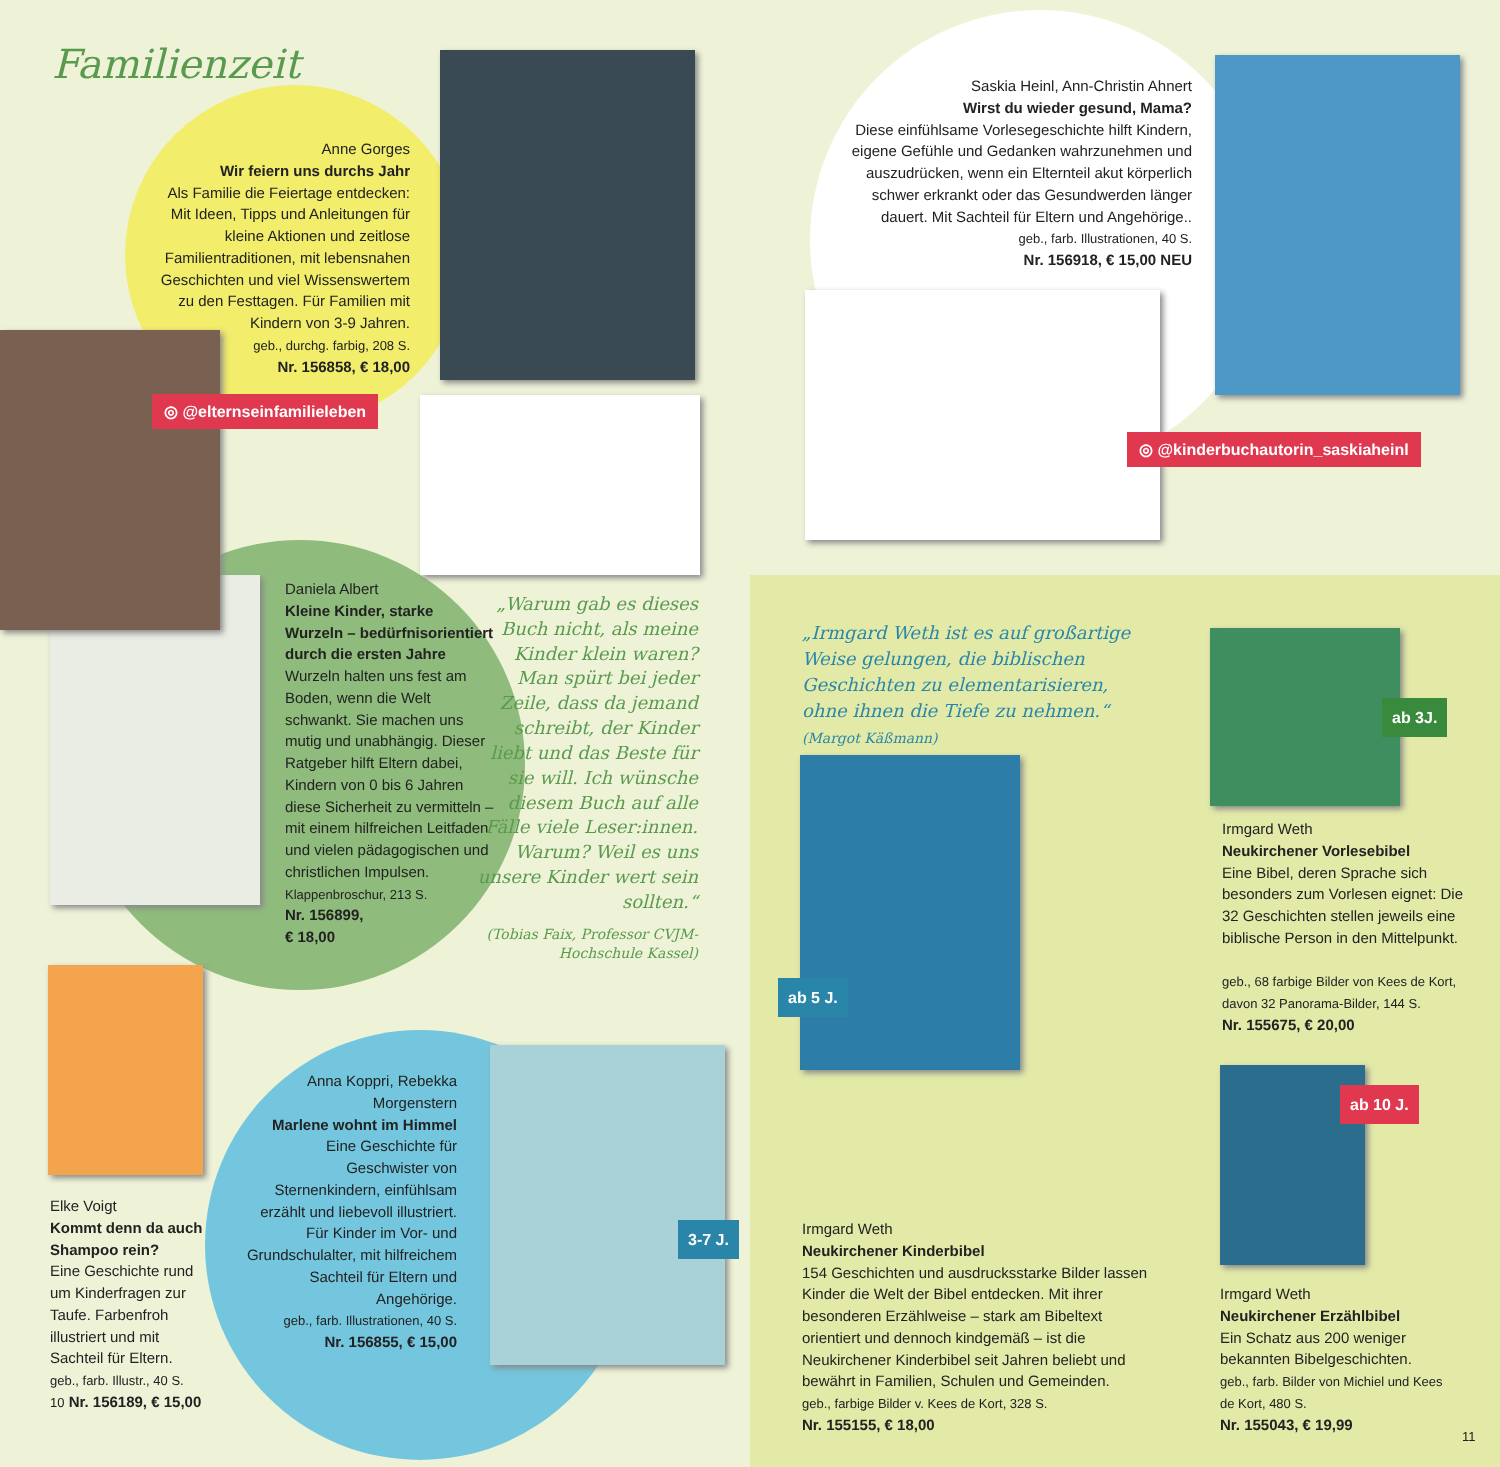Familienzeit
Anne Gorges
Wir feiern uns durchs Jahr
Als Familie die Feiertage entdecken: Mit Ideen, Tipps und Anleitungen für kleine Aktionen und zeitlose Familientraditionen, mit lebensnahen Geschichten und viel Wissenswertem zu den Festtagen. Für Familien mit Kindern von 3-9 Jahren.
geb., durchg. farbig, 208 S.
Nr. 156858, € 18,00
◎ @elternseinfamilieleben
Saskia Heinl, Ann-Christin Ahnert
Wirst du wieder gesund, Mama?
Diese einfühlsame Vorlesegeschichte hilft Kindern, eigene Gefühle und Gedanken wahrzunehmen und auszudrücken, wenn ein Elternteil akut körperlich schwer erkrankt oder das Gesundwerden länger dauert. Mit Sachteil für Eltern und Angehörige..
geb., farb. Illustrationen, 40 S.
Nr. 156918, € 15,00 NEU
◎ @kinderbuchautorin_saskiaheinl
Daniela Albert
Kleine Kinder, starke Wurzeln – bedürfnisorientiert durch die ersten Jahre
Wurzeln halten uns fest am Boden, wenn die Welt schwankt. Sie machen uns mutig und unabhängig. Dieser Ratgeber hilft Eltern dabei, Kindern von 0 bis 6 Jahren diese Sicherheit zu vermitteln – mit einem hilfreichen Leitfaden und vielen pädagogischen und christlichen Impulsen.
Klappenbroschur, 213 S.
Nr. 156899,
€ 18,00
„Warum gab es dieses Buch nicht, als meine Kinder klein waren? Man spürt bei jeder Zeile, dass da jemand schreibt, der Kinder liebt und das Beste für sie will. Ich wünsche diesem Buch auf alle Fälle viele Leser:innen. Warum? Weil es uns unsere Kinder wert sein sollten.“
(Tobias Faix, Professor CVJM-Hochschule Kassel)
„Irmgard Weth ist es auf großartige Weise gelungen, die biblischen Geschichten zu elementarisieren, ohne ihnen die Tiefe zu nehmen.“ (Margot Käßmann)
ab 3J.
Irmgard Weth
Neukirchener Vorlesebibel
Eine Bibel, deren Sprache sich besonders zum Vorlesen eignet: Die 32 Geschichten stellen jeweils eine biblische Person in den Mittelpunkt.
geb., 68 farbige Bilder von Kees de Kort, davon 32 Panorama-Bilder, 144 S.
Nr. 155675, € 20,00
ab 5 J.
ab 10 J.
Elke Voigt
Kommt denn da auch Shampoo rein?
Eine Geschichte rund um Kinderfragen zur Taufe. Farbenfroh illustriert und mit Sachteil für Eltern.
geb., farb. Illustr., 40 S.
10 Nr. 156189, € 15,00
Anna Koppri, Rebekka Morgenstern
Marlene wohnt im Himmel
Eine Geschichte für Geschwister von Sternenkindern, einfühlsam erzählt und liebevoll illustriert. Für Kinder im Vor- und Grundschulalter, mit hilfreichem Sachteil für Eltern und Angehörige.
geb., farb. Illustrationen, 40 S.
Nr. 156855, € 15,00
3-7 J.
Irmgard Weth
Neukirchener Kinderbibel
154 Geschichten und ausdrucksstarke Bilder lassen Kinder die Welt der Bibel entdecken. Mit ihrer besonderen Erzählweise – stark am Bibeltext orientiert und dennoch kindgemäß – ist die Neukirchener Kinderbibel seit Jahren beliebt und bewährt in Familien, Schulen und Gemeinden.
geb., farbige Bilder v. Kees de Kort, 328 S.
Nr. 155155, € 18,00
Irmgard Weth
Neukirchener Erzählbibel
Ein Schatz aus 200 weniger bekannten Bibelgeschichten.
geb., farb. Bilder von Michiel und Kees de Kort, 480 S.
Nr. 155043, € 19,99
11